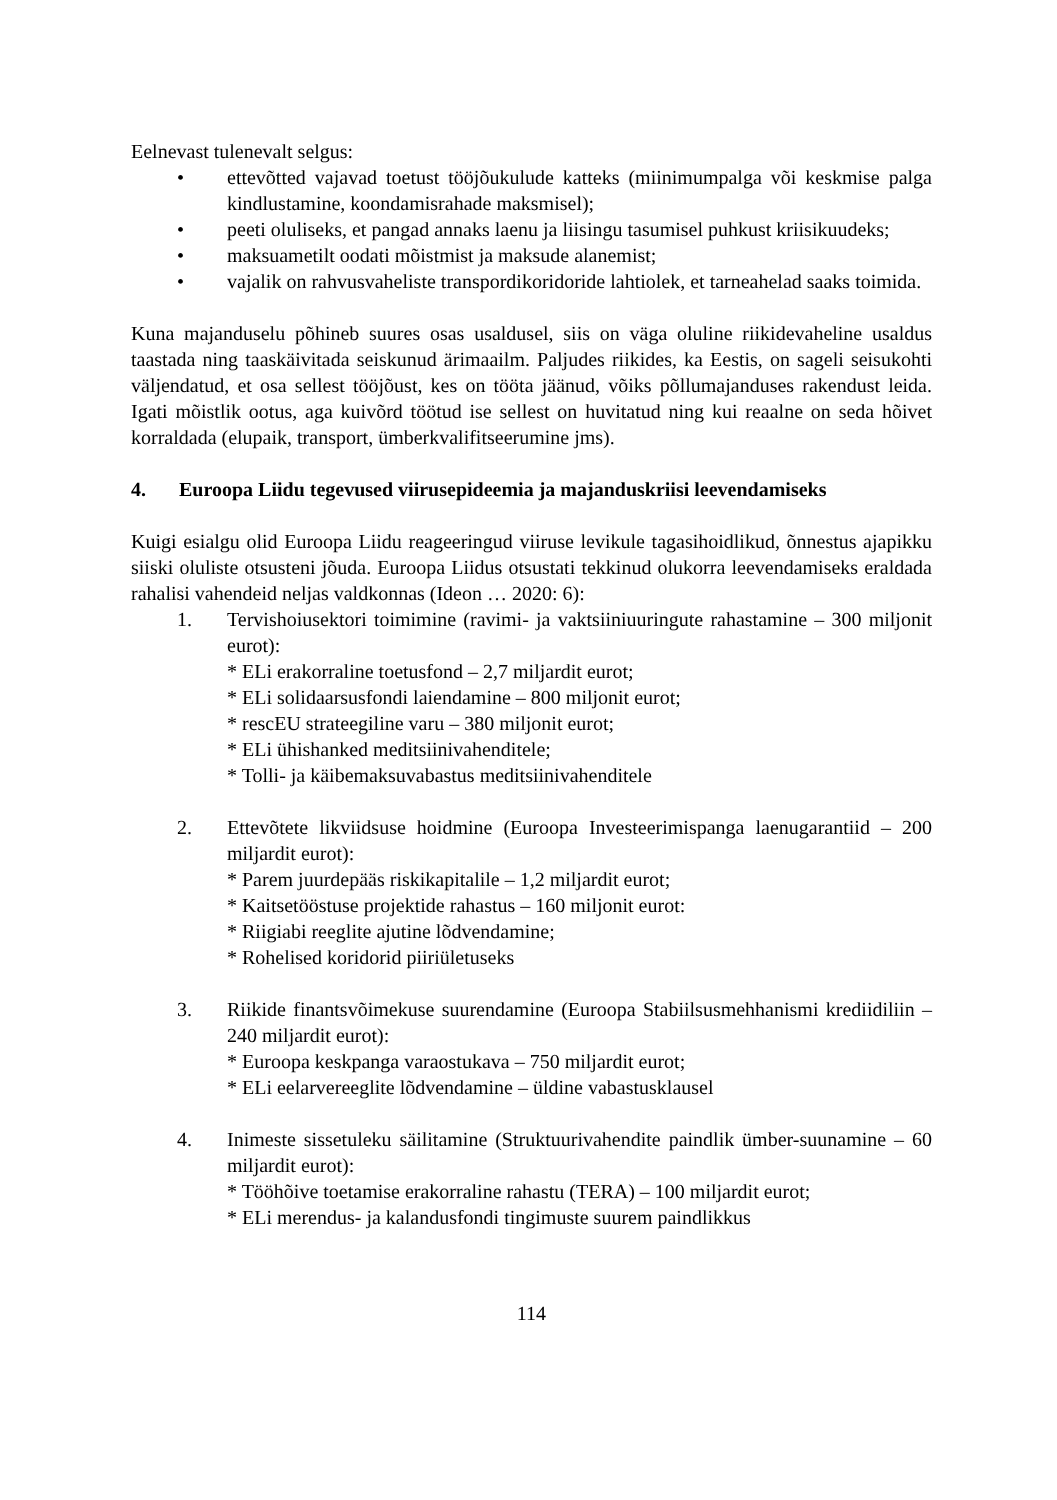Eelnevast tulenevalt selgus:
• ettevõtted vajavad toetust tööjõukulude katteks (miinimumpalga või keskmise palga kindlustamine, koondamisrahade maksmisel);
• peeti oluliseks, et pangad annaks laenu ja liisingu tasumisel puhkust kriisikuudeks;
• maksuametilt oodati mõistmist ja maksude alanemist;
• vajalik on rahvusvaheliste transpordikoridoride lahtiolek, et tarneahelad saaks toimida.
Kuna majanduselu põhineb suures osas usaldusel, siis on väga oluline riikidevaheline usaldus taastada ning taaskäivitada seiskunud ärimaailm. Paljudes riikides, ka Eestis, on sageli seisukohti väljendatud, et osa sellest tööjõust, kes on tööta jäänud, võiks põllumajanduses rakendust leida. Igati mõistlik ootus, aga kuivõrd töötud ise sellest on huvitatud ning kui reaalne on seda hõivet korraldada (elupaik, transport, ümberkvalifitseerumine jms).
4. Euroopa Liidu tegevused viirusepideemia ja majanduskriisi leevendamiseks
Kuigi esialgu olid Euroopa Liidu reageeringud viiruse levikule tagasihoidlikud, õnnestus ajapikku siiski oluliste otsusteni jõuda. Euroopa Liidus otsustati tekkinud olukorra leevendamiseks eraldada rahalisi vahendeid neljas valdkonnas (Ideon … 2020: 6):
1. Tervishoiusektori toimimine (ravimi- ja vaktsiiniuuringute rahastamine – 300 miljonit eurot):
* ELi erakorraline toetusfond – 2,7 miljardit eurot;
* ELi solidaarsusfondi laiendamine – 800 miljonit eurot;
* rescEU strateegiline varu – 380 miljonit eurot;
* ELi ühishanked meditsiinivahenditele;
* Tolli- ja käibemaksuvabastus meditsiinivahenditele
2. Ettevõtete likviidsuse hoidmine (Euroopa Investeerimispanga laenugarantiid – 200 miljardit eurot):
* Parem juurdepääs riskikapitalile – 1,2 miljardit eurot;
* Kaitsetööstuse projektide rahastus – 160 miljonit eurot:
* Riigiabi reeglite ajutine lõdvendamine;
* Rohelised koridorid piiriületuseks
3. Riikide finantsvõimekuse suurendamine (Euroopa Stabiilsusmehhanismi krediidiliin – 240 miljardit eurot):
* Euroopa keskpanga varaostukava – 750 miljardit eurot;
* ELi eelarvereeglite lõdvendamine – üldine vabastusklausel
4. Inimeste sissetuleku säilitamine (Struktuurivahendite paindlik ümber-suunamine – 60 miljardit eurot):
* Tööhõive toetamise erakorraline rahastu (TERA) – 100 miljardit eurot;
* ELi merendus- ja kalandusfondi tingimuste suurem paindlikkus
114